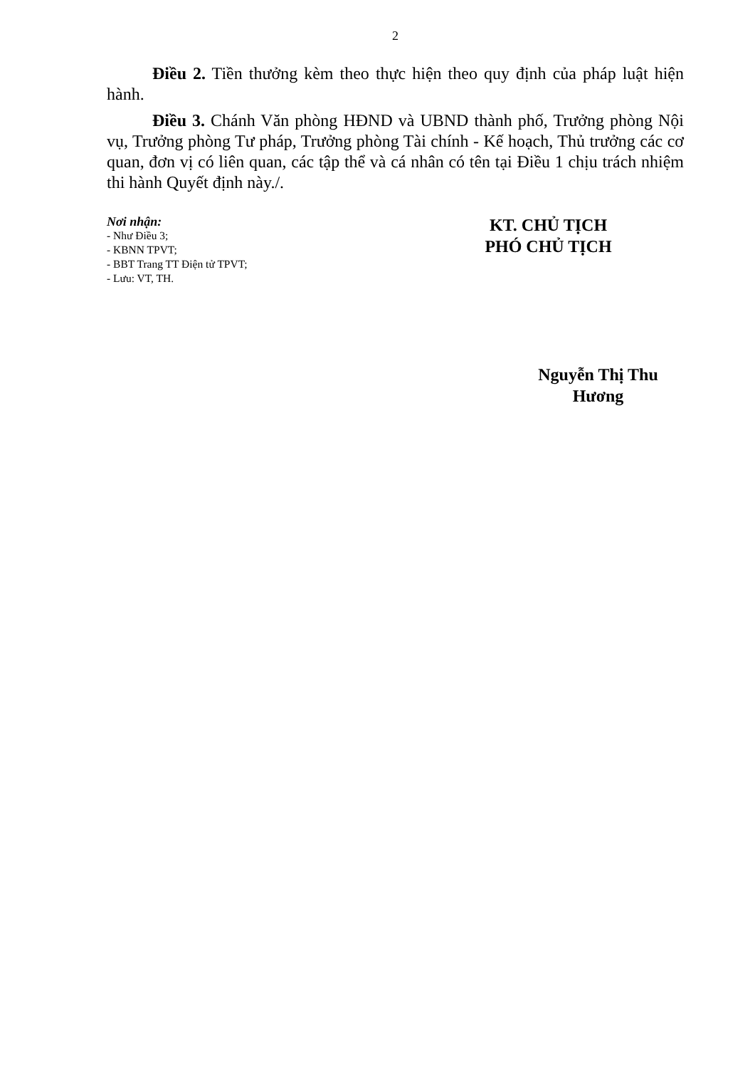2
Điều 2. Tiền thưởng kèm theo thực hiện theo quy định của pháp luật hiện hành.
Điều 3. Chánh Văn phòng HĐND và UBND thành phố, Trưởng phòng Nội vụ, Trưởng phòng Tư pháp, Trưởng phòng Tài chính - Kế hoạch, Thủ trưởng các cơ quan, đơn vị có liên quan, các tập thể và cá nhân có tên tại Điều 1 chịu trách nhiệm thi hành Quyết định này./.
Nơi nhận:
- Như Điều 3;
- KBNN TPVT;
- BBT Trang TT Điện tử TPVT;
- Lưu: VT, TH.
KT. CHỦ TỊCH
PHÓ CHỦ TỊCH
Nguyễn Thị Thu Hương